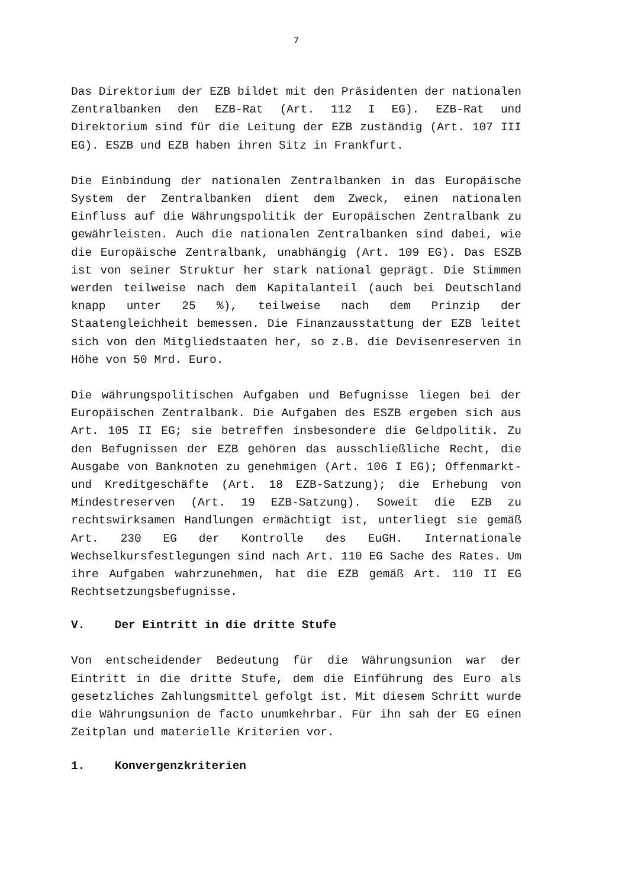7
Das Direktorium der EZB bildet mit den Präsidenten der nationalen Zentralbanken den EZB-Rat (Art. 112 I EG). EZB-Rat und Direktorium sind für die Leitung der EZB zuständig (Art. 107 III EG). ESZB und EZB haben ihren Sitz in Frankfurt.
Die Einbindung der nationalen Zentralbanken in das Europäische System der Zentralbanken dient dem Zweck, einen nationalen Einfluss auf die Währungspolitik der Europäischen Zentralbank zu gewährleisten. Auch die nationalen Zentralbanken sind dabei, wie die Europäische Zentralbank, unabhängig (Art. 109 EG). Das ESZB ist von seiner Struktur her stark national geprägt. Die Stimmen werden teilweise nach dem Kapitalanteil (auch bei Deutschland knapp unter 25 %), teilweise nach dem Prinzip der Staatengleichheit bemessen. Die Finanzausstattung der EZB leitet sich von den Mitgliedstaaten her, so z.B. die Devisenreserven in Höhe von 50 Mrd. Euro.
Die währungspolitischen Aufgaben und Befugnisse liegen bei der Europäischen Zentralbank. Die Aufgaben des ESZB ergeben sich aus Art. 105 II EG; sie betreffen insbesondere die Geldpolitik. Zu den Befugnissen der EZB gehören das ausschließliche Recht, die Ausgabe von Banknoten zu genehmigen (Art. 106 I EG); Offenmarkt- und Kreditgeschäfte (Art. 18 EZB-Satzung); die Erhebung von Mindestreserven (Art. 19 EZB-Satzung). Soweit die EZB zu rechtswirksamen Handlungen ermächtigt ist, unterliegt sie gemäß Art. 230 EG der Kontrolle des EuGH. Internationale Wechselkursfestlegungen sind nach Art. 110 EG Sache des Rates. Um ihre Aufgaben wahrzunehmen, hat die EZB gemäß Art. 110 II EG Rechtsetzungsbefugnisse.
V. Der Eintritt in die dritte Stufe
Von entscheidender Bedeutung für die Währungsunion war der Eintritt in die dritte Stufe, dem die Einführung des Euro als gesetzliches Zahlungsmittel gefolgt ist. Mit diesem Schritt wurde die Währungsunion de facto unumkehrbar. Für ihn sah der EG einen Zeitplan und materielle Kriterien vor.
1. Konvergenzkriterien